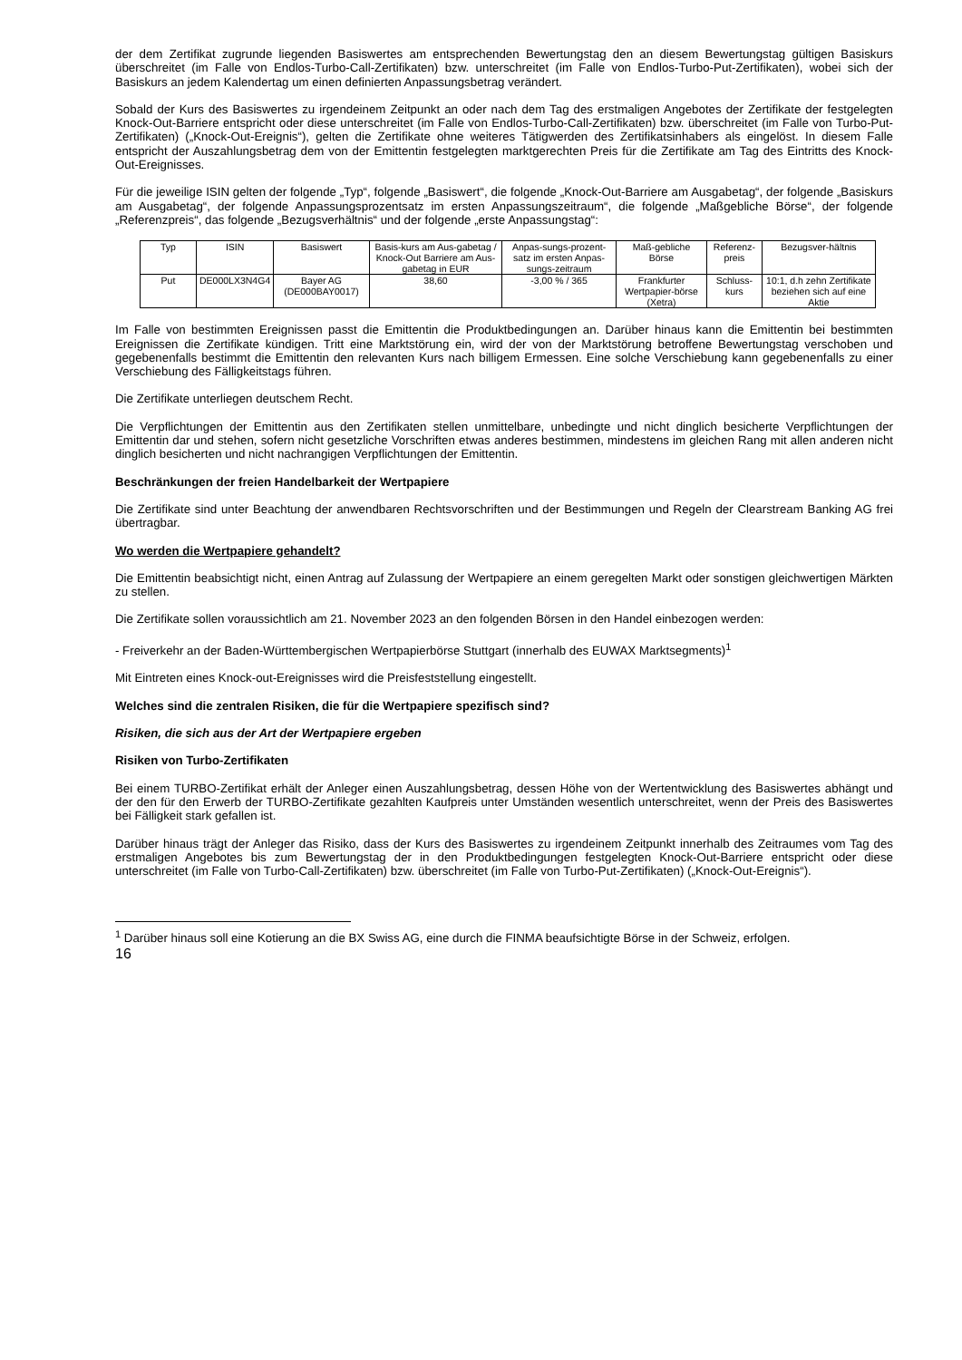der dem Zertifikat zugrunde liegenden Basiswertes am entsprechenden Bewertungstag den an diesem Bewertungstag gültigen Basiskurs überschreitet (im Falle von Endlos-Turbo-Call-Zertifikaten) bzw. unterschreitet (im Falle von Endlos-Turbo-Put-Zertifikaten), wobei sich der Basiskurs an jedem Kalendertag um einen definierten Anpassungsbetrag verändert.
Sobald der Kurs des Basiswertes zu irgendeinem Zeitpunkt an oder nach dem Tag des erstmaligen Angebotes der Zertifikate der festgelegten Knock-Out-Barriere entspricht oder diese unterschreitet (im Falle von Endlos-Turbo-Call-Zertifikaten) bzw. überschreitet (im Falle von Turbo-Put-Zertifikaten) („Knock-Out-Ereignis“), gelten die Zertifikate ohne weiteres Tätigwerden des Zertifikatsinhabers als eingelöst. In diesem Falle entspricht der Auszahlungsbetrag dem von der Emittentin festgelegten marktgerechten Preis für die Zertifikate am Tag des Eintritts des Knock-Out-Ereignisses.
Für die jeweilige ISIN gelten der folgende „Typ“, folgende „Basiswert“, die folgende „Knock-Out-Barriere am Ausgabetag“, der folgende „Basiskurs am Ausgabetag“, der folgende Anpassungsprozentsatz im ersten Anpassungszeitraum“, die folgende „Maßgebliche Börse“, der folgende „Referenzpreis“, das folgende „Bezugsverhältnis“ und der folgende „erste Anpassungstag“:
| Typ | ISIN | Basiswert | Basis-kurs am Aus-gabetag / Knock-Out Barriere am Aus-gabetag in EUR | Anpas-sungs-prozent-satz im ersten Anpas-sungs-zeitraum | Maß-gebliche Börse | Referenz-preis | Bezugsver-hältnis |
| Put | DE000LX3N4G4 | Bayer AG (DE000BAY0017) | 38,60 | -3,00 % / 365 | Frankfurter Wertpapier-börse (Xetra) | Schluss-kurs | 10:1, d.h zehn Zertifikate beziehen sich auf eine Aktie |
Im Falle von bestimmten Ereignissen passt die Emittentin die Produktbedingungen an. Darüber hinaus kann die Emittentin bei bestimmten Ereignissen die Zertifikate kündigen. Tritt eine Marktstörung ein, wird der von der Marktstörung betroffene Bewertungstag verschoben und gegebenenfalls bestimmt die Emittentin den relevanten Kurs nach billigem Ermessen. Eine solche Verschiebung kann gegebenenfalls zu einer Verschiebung des Fälligkeitstags führen.
Die Zertifikate unterliegen deutschem Recht.
Die Verpflichtungen der Emittentin aus den Zertifikaten stellen unmittelbare, unbedingte und nicht dinglich besicherte Verpflichtungen der Emittentin dar und stehen, sofern nicht gesetzliche Vorschriften etwas anderes bestimmen, mindestens im gleichen Rang mit allen anderen nicht dinglich besicherten und nicht nachrangigen Verpflichtungen der Emittentin.
Beschränkungen der freien Handelbarkeit der Wertpapiere
Die Zertifikate sind unter Beachtung der anwendbaren Rechtsvorschriften und der Bestimmungen und Regeln der Clearstream Banking AG frei übertragbar.
Wo werden die Wertpapiere gehandelt?
Die Emittentin beabsichtigt nicht, einen Antrag auf Zulassung der Wertpapiere an einem geregelten Markt oder sonstigen gleichwertigen Märkten zu stellen.
Die Zertifikate sollen voraussichtlich am 21. November 2023 an den folgenden Börsen in den Handel einbezogen werden:
- Freiverkehr an der Baden-Württembergischen Wertpapierbörse Stuttgart (innerhalb des EUWAX Marktsegments)<sup>1</sup>
Mit Eintreten eines Knock-out-Ereignisses wird die Preisfeststellung eingestellt.
Welches sind die zentralen Risiken, die für die Wertpapiere spezifisch sind?
Risiken, die sich aus der Art der Wertpapiere ergeben
Risiken von Turbo-Zertifikaten
Bei einem TURBO-Zertifikat erhält der Anleger einen Auszahlungsbetrag, dessen Höhe von der Wertentwicklung des Basiswertes abhängt und der den für den Erwerb der TURBO-Zertifikate gezahlten Kaufpreis unter Umständen wesentlich unterschreitet, wenn der Preis des Basiswertes bei Fälligkeit stark gefallen ist.
Darüber hinaus trägt der Anleger das Risiko, dass der Kurs des Basiswertes zu irgendeinem Zeitpunkt innerhalb des Zeitraumes vom Tag des erstmaligen Angebotes bis zum Bewertungstag der in den Produktbedingungen festgelegten Knock-Out-Barriere entspricht oder diese unterschreitet (im Falle von Turbo-Call-Zertifikaten) bzw. überschreitet (im Falle von Turbo-Put-Zertifikaten) („Knock-Out-Ereignis“).
<sup>1</sup> Darüber hinaus soll eine Kotierung an die BX Swiss AG, eine durch die FINMA beaufsichtigte Börse in der Schweiz, erfolgen.
16